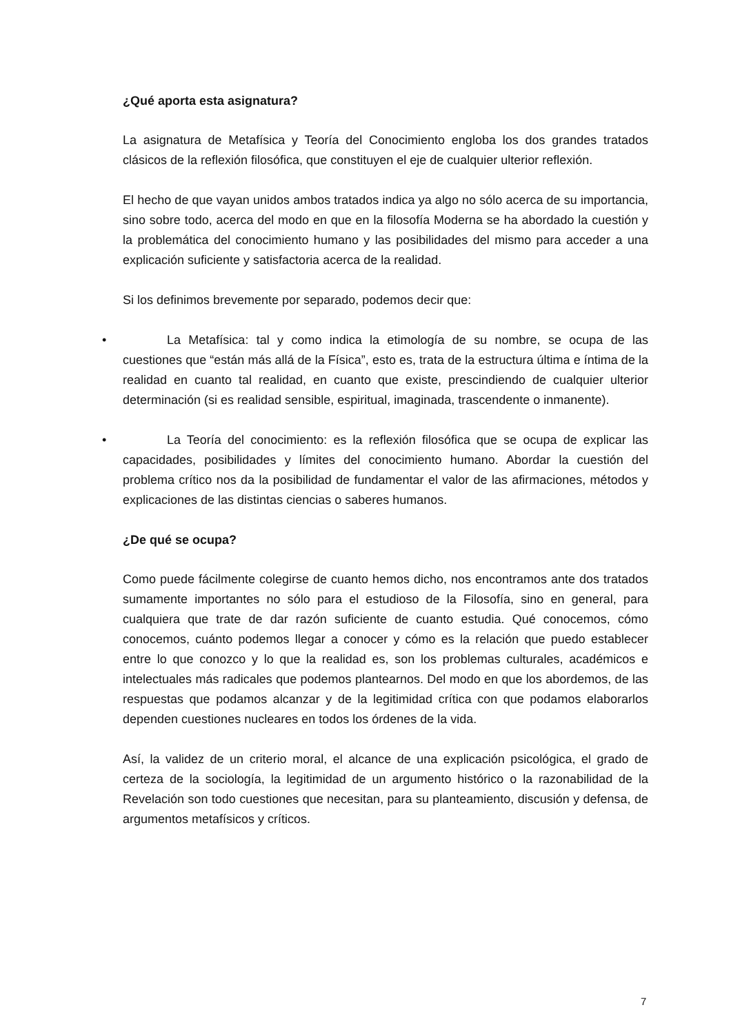¿Qué aporta esta asignatura?
La asignatura de Metafísica y Teoría del Conocimiento engloba los dos grandes tratados clásicos de la reflexión filosófica, que constituyen el eje de cualquier ulterior reflexión.
El hecho de que vayan unidos ambos tratados indica ya algo no sólo acerca de su importancia, sino sobre todo, acerca del modo en que en la filosofía Moderna se ha abordado la cuestión y la problemática del conocimiento humano y las posibilidades del mismo para acceder a una explicación suficiente y satisfactoria acerca de la realidad.
Si los definimos brevemente por separado, podemos decir que:
• La Metafísica: tal y como indica la etimología de su nombre, se ocupa de las cuestiones que “están más allá de la Física”, esto es, trata de la estructura última e íntima de la realidad en cuanto tal realidad, en cuanto que existe, prescindiendo de cualquier ulterior determinación (si es realidad sensible, espiritual, imaginada, trascendente o inmanente).
• La Teoría del conocimiento: es la reflexión filosófica que se ocupa de explicar las capacidades, posibilidades y límites del conocimiento humano. Abordar la cuestión del problema crítico nos da la posibilidad de fundamentar el valor de las afirmaciones, métodos y explicaciones de las distintas ciencias o saberes humanos.
¿De qué se ocupa?
Como puede fácilmente colegirse de cuanto hemos dicho, nos encontramos ante dos tratados sumamente importantes no sólo para el estudioso de la Filosofía, sino en general, para cualquiera que trate de dar razón suficiente de cuanto estudia. Qué conocemos, cómo conocemos, cuánto podemos llegar a conocer y cómo es la relación que puedo establecer entre lo que conozco y lo que la realidad es, son los problemas culturales, académicos e intelectuales más radicales que podemos plantearnos. Del modo en que los abordemos, de las respuestas que podamos alcanzar y de la legitimidad crítica con que podamos elaborarlos dependen cuestiones nucleares en todos los órdenes de la vida.
Así, la validez de un criterio moral, el alcance de una explicación psicológica, el grado de certeza de la sociología, la legitimidad de un argumento histórico o la razonabilidad de la Revelación son todo cuestiones que necesitan, para su planteamiento, discusión y defensa, de argumentos metafísicos y críticos.
7